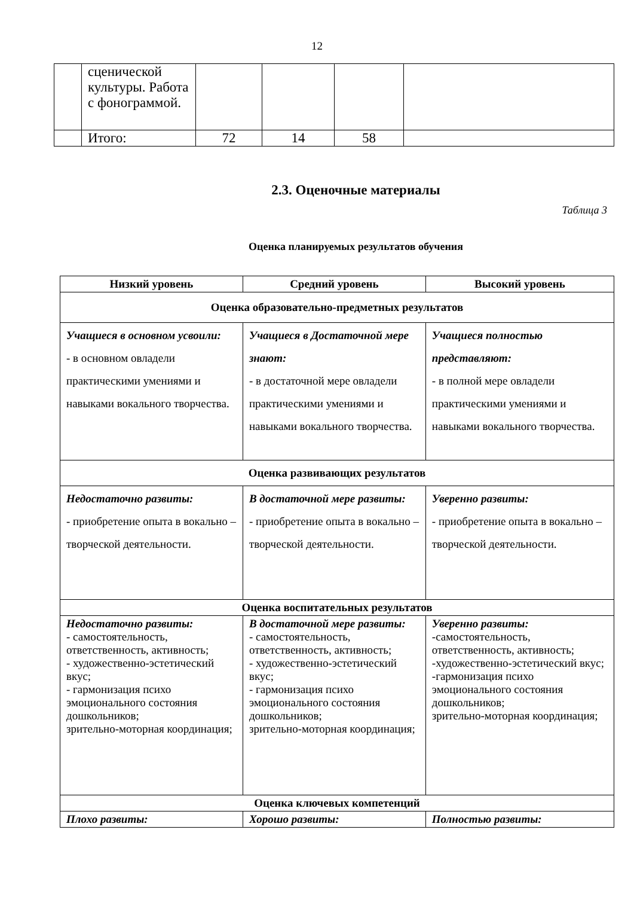12
| | сценической культуры. Работа с фонограммой. | | | | |
| | Итого: | 72 | 14 | 58 | |
2.3. Оценочные материалы
Таблица 3
Оценка планируемых результатов обучения
| Низкий уровень | Средний уровень | Высокий уровень |
| --- | --- | --- |
| Оценка образовательно-предметных результатов | | |
| Учащиеся в основном усвоили: - в основном овладели практическими умениями и навыками вокального творчества. | Учащиеся в Достаточной мере знают: - в достаточной мере овладели практическими умениями и навыками вокального творчества. | Учащиеся полностью представляют: - в полной мере овладели практическими умениями и навыками вокального творчества. |
| Оценка развивающих результатов | | |
| Недостаточно развиты: - приобретение опыта в вокально – творческой деятельности. | В достаточной мере развиты: - приобретение опыта в вокально – творческой деятельности. | Уверенно развиты: - приобретение опыта в вокально – творческой деятельности. |
| Оценка воспитательных результатов | | |
| Недостаточно развиты: - самостоятельность, ответственность, активность; - художественно-эстетический вкус; - гармонизация психо эмоционального состояния дошкольников; зрительно-моторная координация; | В достаточной мере развиты: - самостоятельность, ответственность, активность; - художественно-эстетический вкус; - гармонизация психо эмоционального состояния дошкольников; зрительно-моторная координация; | Уверенно развиты: -самостоятельность, ответственность, активность; -художественно-эстетический вкус; -гармонизация психо эмоционального состояния дошкольников; зрительно-моторная координация; |
| Оценка ключевых компетенций | | |
| Плохо развиты: | Хорошо развиты: | Полностью развиты: |